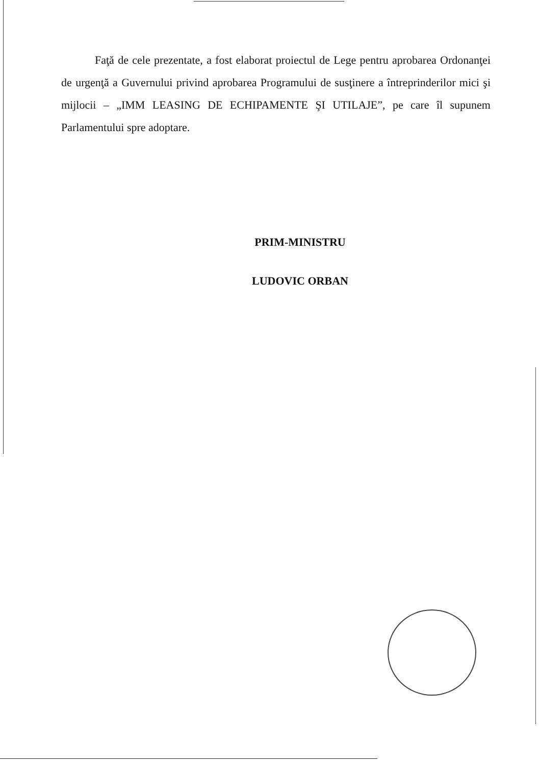Faţă de cele prezentate, a fost elaborat proiectul de Lege pentru aprobarea Ordonanţei de urgenţă a Guvernului privind aprobarea Programului de susţinere a întreprinderilor mici şi mijlocii – „IMM LEASING DE ECHIPAMENTE ŞI UTILAJE”, pe care îl supunem Parlamentului spre adoptare.
PRIM-MINISTRU
LUDOVIC ORBAN